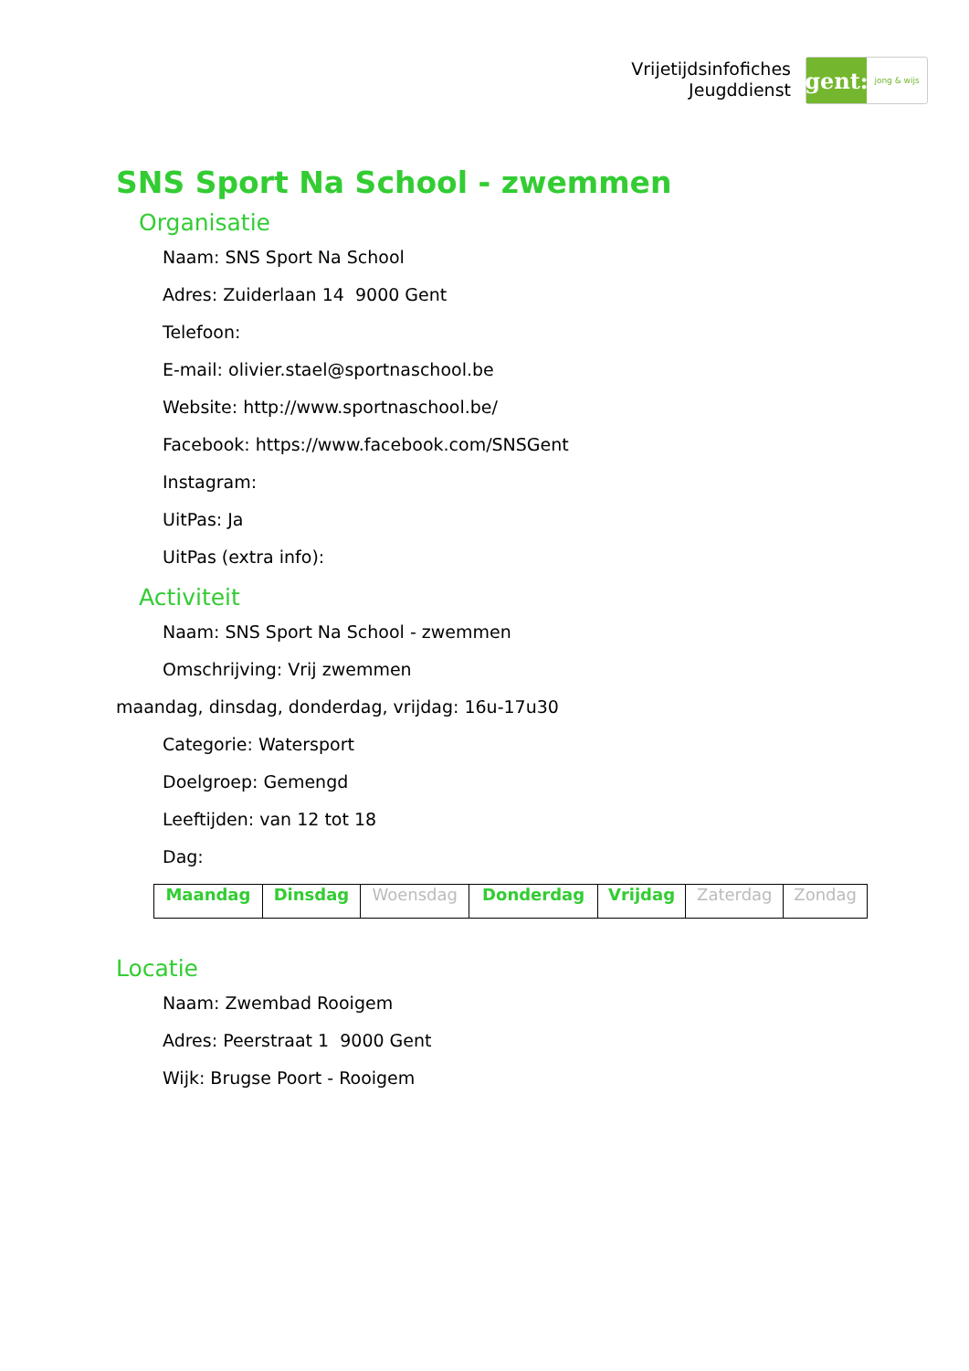Vrijetijdsinfofiches
Jeugddienst
gent:
jong & wijs
SNS Sport Na School - zwemmen
Organisatie
Naam: SNS Sport Na School
Adres: Zuiderlaan 14 9000 Gent
Telefoon:
E-mail: olivier.stael@sportnaschool.be
Website: http://www.sportnaschool.be/
Facebook: https://www.facebook.com/SNSGent
Instagram:
UitPas: Ja
UitPas (extra info):
Activiteit
Naam: SNS Sport Na School - zwemmen
Omschrijving: Vrij zwemmen
maandag, dinsdag, donderdag, vrijdag: 16u-17u30
Categorie: Watersport
Doelgroep: Gemengd
Leeftijden: van 12 tot 18
Dag:
| Maandag | Dinsdag | Woensdag | Donderdag | Vrijdag | Zaterdag | Zondag |
Locatie
Naam: Zwembad Rooigem
Adres: Peerstraat 1 9000 Gent
Wijk: Brugse Poort - Rooigem